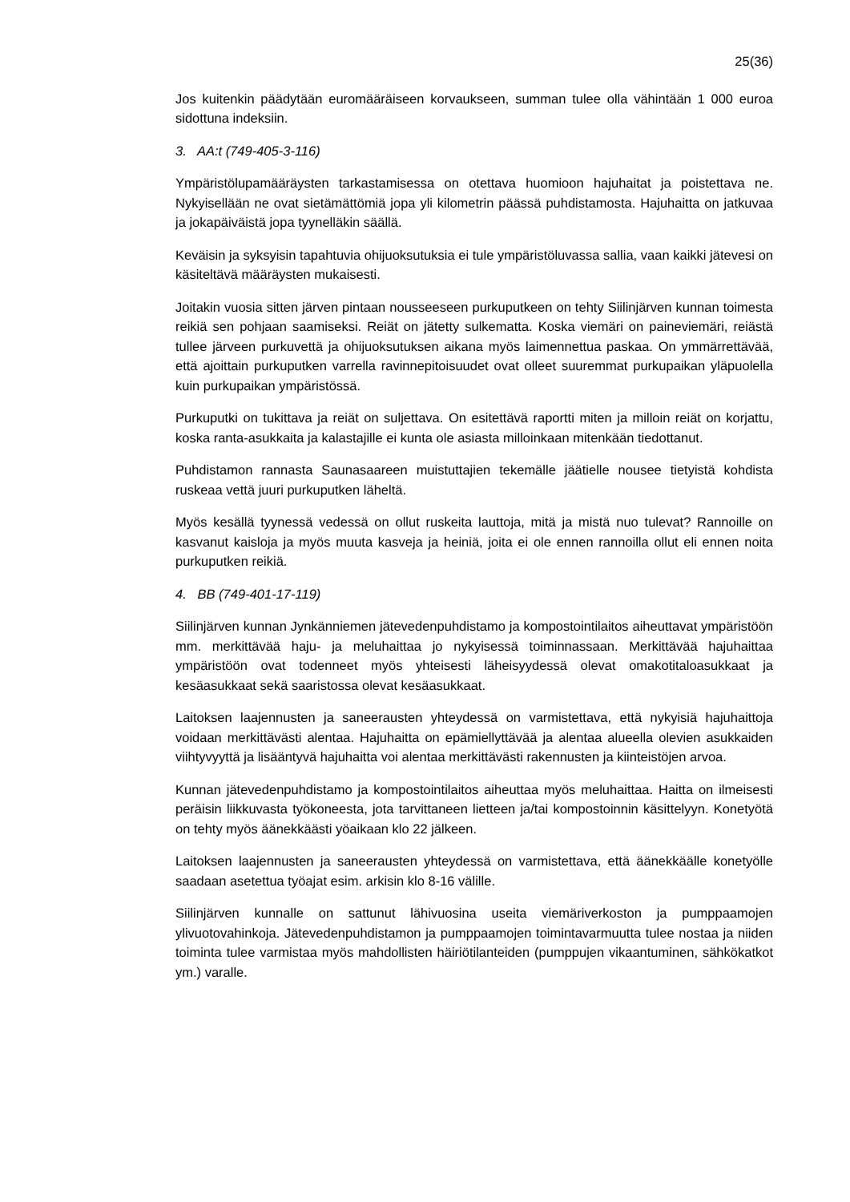25(36)
Jos kuitenkin päädytään euromääräiseen korvaukseen, summan tulee olla vähintään 1 000 euroa sidottuna indeksiin.
3. AA:t (749-405-3-116)
Ympäristölupamääräysten tarkastamisessa on otettava huomioon hajuhaitat ja poistettava ne. Nykyisellään ne ovat sietämättömiä jopa yli kilometrin päässä puhdistamosta. Hajuhaitta on jatkuvaa ja jokapäiväistä jopa tyynelläkin säällä.
Keväisin ja syksyisin tapahtuvia ohijuoksutuksia ei tule ympäristöluvassa sallia, vaan kaikki jätevesi on käsiteltävä määräysten mukaisesti.
Joitakin vuosia sitten järven pintaan nousseeseen purkuputkeen on tehty Siilinjärven kunnan toimesta reikiä sen pohjaan saamiseksi. Reiät on jätetty sulkematta. Koska viemäri on paineviemäri, reiästä tullee järveen purkuvettä ja ohijuoksutuksen aikana myös laimennettua paskaa. On ymmärrettävää, että ajoittain purkuputken varrella ravinnepitoisuudet ovat olleet suuremmat purkupaikan yläpuolella kuin purkupaikan ympäristössä.
Purkuputki on tukittava ja reiät on suljettava. On esitettävä raportti miten ja milloin reiät on korjattu, koska ranta-asukkaita ja kalastajille ei kunta ole asiasta milloinkaan mitenkään tiedottanut.
Puhdistamon rannasta Saunasaareen muistuttajien tekemälle jäätielle nousee tietyistä kohdista ruskeaa vettä juuri purkuputken läheltä.
Myös kesällä tyynessä vedessä on ollut ruskeita lauttoja, mitä ja mistä nuo tulevat? Rannoille on kasvanut kaisloja ja myös muuta kasveja ja heiniä, joita ei ole ennen rannoilla ollut eli ennen noita purkuputken reikiä.
4. BB (749-401-17-119)
Siilinjärven kunnan Jynkänniemen jätevedenpuhdistamo ja kompostointilaitos aiheuttavat ympäristöön mm. merkittävää haju- ja meluhaittaa jo nykyisessä toiminnassaan. Merkittävää hajuhaittaa ympäristöön ovat todenneet myös yhteisesti läheisyydessä olevat omakotitaloasukkaat ja kesäasukkaat sekä saaristossa olevat kesäasukkaat.
Laitoksen laajennusten ja saneerausten yhteydessä on varmistettava, että nykyisiä hajuhaittoja voidaan merkittävästi alentaa. Hajuhaitta on epämiellyttävää ja alentaa alueella olevien asukkaiden viihtyvyyttä ja lisääntyvä hajuhaitta voi alentaa merkittävästi rakennusten ja kiinteistöjen arvoa.
Kunnan jätevedenpuhdistamo ja kompostointilaitos aiheuttaa myös meluhaittaa. Haitta on ilmeisesti peräisin liikkuvasta työkoneesta, jota tarvittaneen lietteen ja/tai kompostoinnin käsittelyyn. Konetyötä on tehty myös äänekkäästi yöaikaan klo 22 jälkeen.
Laitoksen laajennusten ja saneerausten yhteydessä on varmistettava, että äänekkäälle konetyölle saadaan asetettua työajat esim. arkisin klo 8-16 välille.
Siilinjärven kunnalle on sattunut lähivuosina useita viemäriverkoston ja pumppaamojen ylivuotovahinkoja. Jätevedenpuhdistamon ja pumppaamojen toimintavarmuutta tulee nostaa ja niiden toiminta tulee varmistaa myös mahdollisten häiriötilanteiden (pumppujen vikaantuminen, sähkökatkot ym.) varalle.